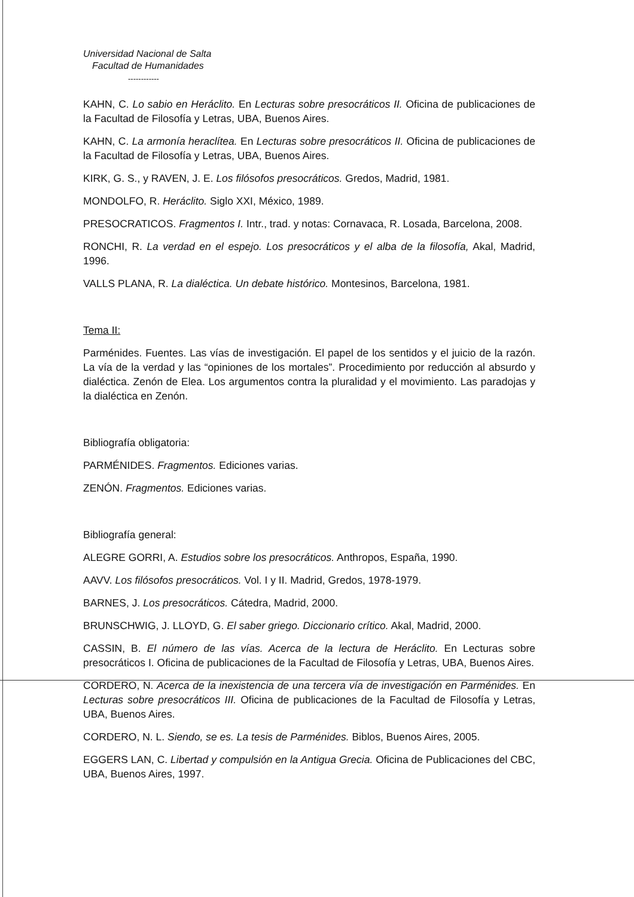Universidad Nacional de Salta
Facultad de Humanidades
------------
KAHN, C. Lo sabio en Heráclito. En Lecturas sobre presocráticos II. Oficina de publicaciones de la Facultad de Filosofía y Letras, UBA, Buenos Aires.
KAHN, C. La armonía heraclítea. En Lecturas sobre presocráticos II. Oficina de publicaciones de la Facultad de Filosofía y Letras, UBA, Buenos Aires.
KIRK, G. S., y RAVEN, J. E. Los filósofos presocráticos. Gredos, Madrid, 1981.
MONDOLFO, R. Heráclito. Siglo XXI, México, 1989.
PRESOCRATICOS. Fragmentos I. Intr., trad. y notas: Cornavaca, R. Losada, Barcelona, 2008.
RONCHI, R. La verdad en el espejo. Los presocráticos y el alba de la filosofía, Akal, Madrid, 1996.
VALLS PLANA, R. La dialéctica. Un debate histórico. Montesinos, Barcelona, 1981.
Tema II:
Parménides. Fuentes. Las vías de investigación. El papel de los sentidos y el juicio de la razón. La vía de la verdad y las “opiniones de los mortales”. Procedimiento por reducción al absurdo y dialéctica. Zenón de Elea. Los argumentos contra la pluralidad y el movimiento. Las paradojas y la dialéctica en Zenón.
Bibliografía obligatoria:
PARMÉNIDES. Fragmentos. Ediciones varias.
ZENÓN. Fragmentos. Ediciones varias.
Bibliografía general:
ALEGRE GORRI, A. Estudios sobre los presocráticos. Anthropos, España, 1990.
AAVV. Los filósofos presocráticos. Vol. I y II. Madrid, Gredos, 1978-1979.
BARNES, J. Los presocráticos. Cátedra, Madrid, 2000.
BRUNSCHWIG, J. LLOYD, G. El saber griego. Diccionario crítico. Akal, Madrid, 2000.
CASSIN, B. El número de las vías. Acerca de la lectura de Heráclito. En Lecturas sobre presocráticos I. Oficina de publicaciones de la Facultad de Filosofía y Letras, UBA, Buenos Aires.
CORDERO, N. Acerca de la inexistencia de una tercera vía de investigación en Parménides. En Lecturas sobre presocráticos III. Oficina de publicaciones de la Facultad de Filosofía y Letras, UBA, Buenos Aires.
CORDERO, N. L. Siendo, se es. La tesis de Parménides. Biblos, Buenos Aires, 2005.
EGGERS LAN, C. Libertad y compulsión en la Antigua Grecia. Oficina de Publicaciones del CBC, UBA, Buenos Aires, 1997.